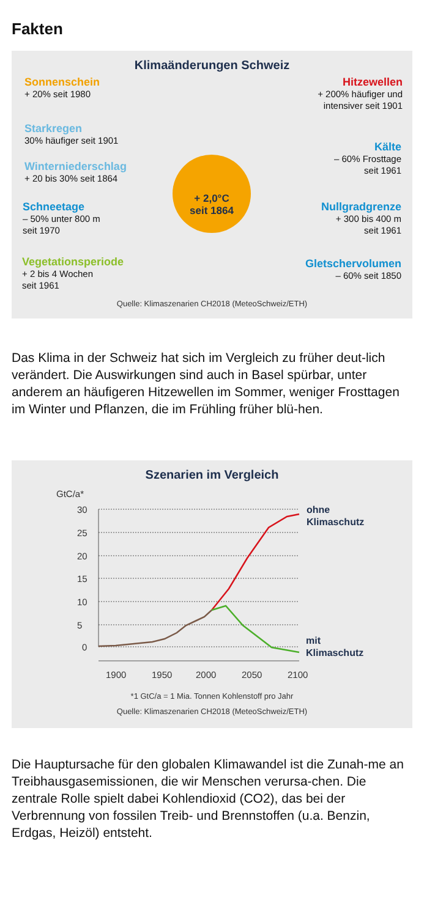Fakten
Klimaänderungen Schweiz
Sonnenschein
+ 20% seit 1980
Hitzewellen
+ 200% häufiger und
intensiver seit 1901
Starkregen
30% häufiger seit 1901
Winterniederschlag
+ 20 bis 30% seit 1864
Kälte
– 60% Frosttage
seit 1961
Schneetage
– 50% unter 800 m
seit 1970
Nullgradgrenze
+ 300 bis 400 m
seit 1961
Vegetationsperiode
+ 2 bis 4 Wochen
seit 1961
Gletschervolumen
– 60% seit 1850
+ 2,0°C
seit 1864
Quelle: Klimaszenarien CH2018 (MeteoSchweiz/ETH)
Das Klima in der Schweiz hat sich im Vergleich zu früher deut-lich verändert. Die Auswirkungen sind auch in Basel spürbar, unter anderem an häufigeren Hitzewellen im Sommer, weniger Frosttagen im Winter und Pflanzen, die im Frühling früher blü-hen.
Szenarien im Vergleich
GtC/a*
30
25
20
15
10
5
0
1900
1950
2000
2050
2100
ohne
Klimaschutz
mit
Klimaschutz
*1 GtC/a = 1 Mia. Tonnen Kohlenstoff pro Jahr
Quelle: Klimaszenarien CH2018 (MeteoSchweiz/ETH)
Die Hauptursache für den globalen Klimawandel ist die Zunah-me an Treibhausgasemissionen, die wir Menschen verursa-chen. Die zentrale Rolle spielt dabei Kohlendioxid (CO2), das bei der Verbrennung von fossilen Treib- und Brennstoffen (u.a. Benzin, Erdgas, Heizöl) entsteht.